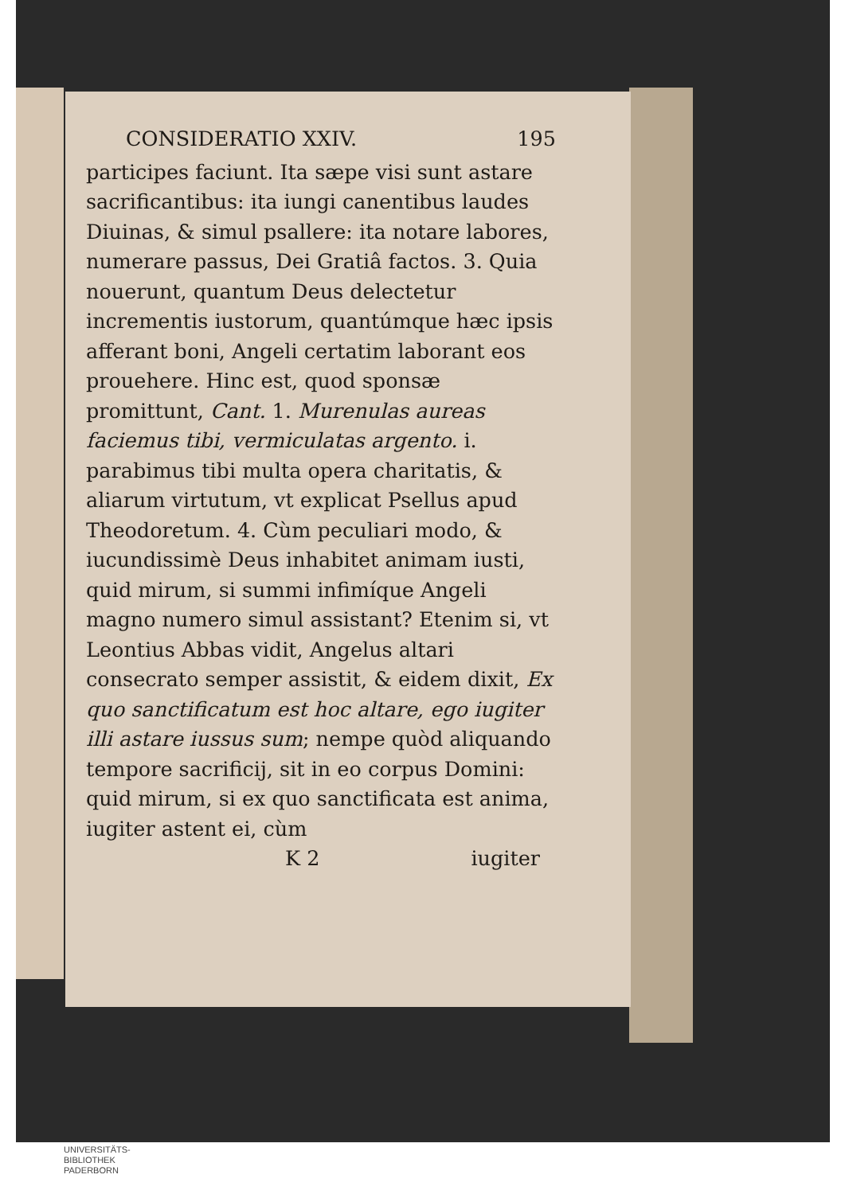CONSIDERATIO XXIV. 195
participes faciunt. Ita sæpe visi sunt astare sacrificantibus: ita iungi canentibus laudes Diuinas, & simul psallere: ita notare labores, numerare passus, Dei Gratiâ factos. 3. Quia nouerunt, quantum Deus delectetur incrementis iustorum, quantúmque hæc ipsis afferant boni, Angeli certatim laborant eos prouehere. Hinc est, quod sponsæ promittunt, Cant. 1. Murenulas aureas faciemus tibi, vermiculatas argento. i. parabimus tibi multa opera charitatis, & aliarum virtutum, vt explicat Psellus apud Theodoretum. 4. Cùm peculiari modo, & iucundissimè Deus inhabitet animam iusti, quid mirum, si summi infimíque Angeli magno numero simul assistant? Etenim si, vt Leontius Abbas vidit, Angelus altari consecrato semper assistit, & eidem dixit, Ex quo sanctificatum est hoc altare, ego iugiter illi astare iussus sum; nempe quòd aliquando tempore sacrificij, sit in eo corpus Domini: quid mirum, si ex quo sanctificata est anima, iugiter astent ei, cùm
K 2 iugiter
UNIVERSITÄTS-
BIBLIOTHEK
PADERBORN